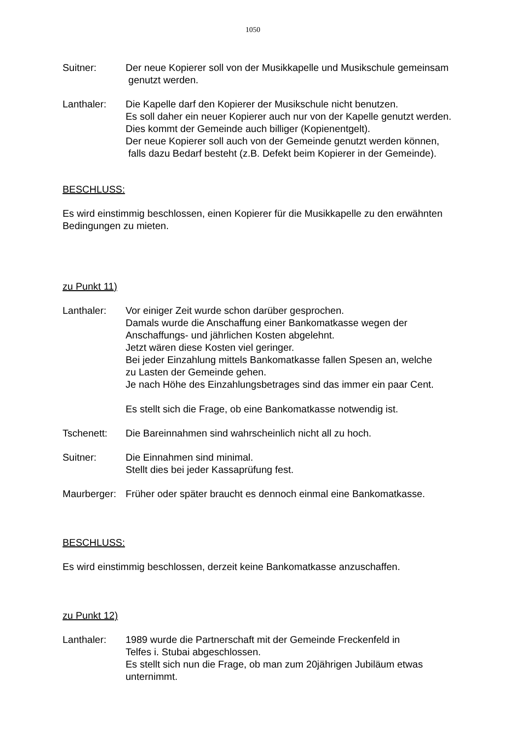1050
Suitner: Der neue Kopierer soll von der Musikkapelle und Musikschule gemeinsam
genutzt werden.
Lanthaler: Die Kapelle darf den Kopierer der Musikschule nicht benutzen.
Es soll daher ein neuer Kopierer auch nur von der Kapelle genutzt werden.
Dies kommt der Gemeinde auch billiger (Kopienentgelt).
Der neue Kopierer soll auch von der Gemeinde genutzt werden können,
falls dazu Bedarf besteht (z.B. Defekt beim Kopierer in der Gemeinde).
BESCHLUSS:
Es wird einstimmig beschlossen, einen Kopierer für die Musikkapelle zu den erwähnten Bedingungen zu mieten.
zu Punkt 11)
Lanthaler: Vor einiger Zeit wurde schon darüber gesprochen.
Damals wurde die Anschaffung einer Bankomatkasse wegen der
Anschaffungs- und jährlichen Kosten abgelehnt.
Jetzt wären diese Kosten viel geringer.
Bei jeder Einzahlung mittels Bankomatkasse fallen Spesen an, welche
zu Lasten der Gemeinde gehen.
Je nach Höhe des Einzahlungsbetrages sind das immer ein paar Cent.
Es stellt sich die Frage, ob eine Bankomatkasse notwendig ist.
Tschenett: Die Bareinnahmen sind wahrscheinlich nicht all zu hoch.
Suitner: Die Einnahmen sind minimal.
Stellt dies bei jeder Kassaprüfung fest.
Maurberger:
Früher oder später braucht es dennoch einmal eine Bankomatkasse.
BESCHLUSS:
Es wird einstimmig beschlossen, derzeit keine Bankomatkasse anzuschaffen.
zu Punkt 12)
Lanthaler: 1989 wurde die Partnerschaft mit der Gemeinde Freckenfeld in
Telfes i. Stubai abgeschlossen.
Es stellt sich nun die Frage, ob man zum 20jährigen Jubiläum etwas
unternimmt.